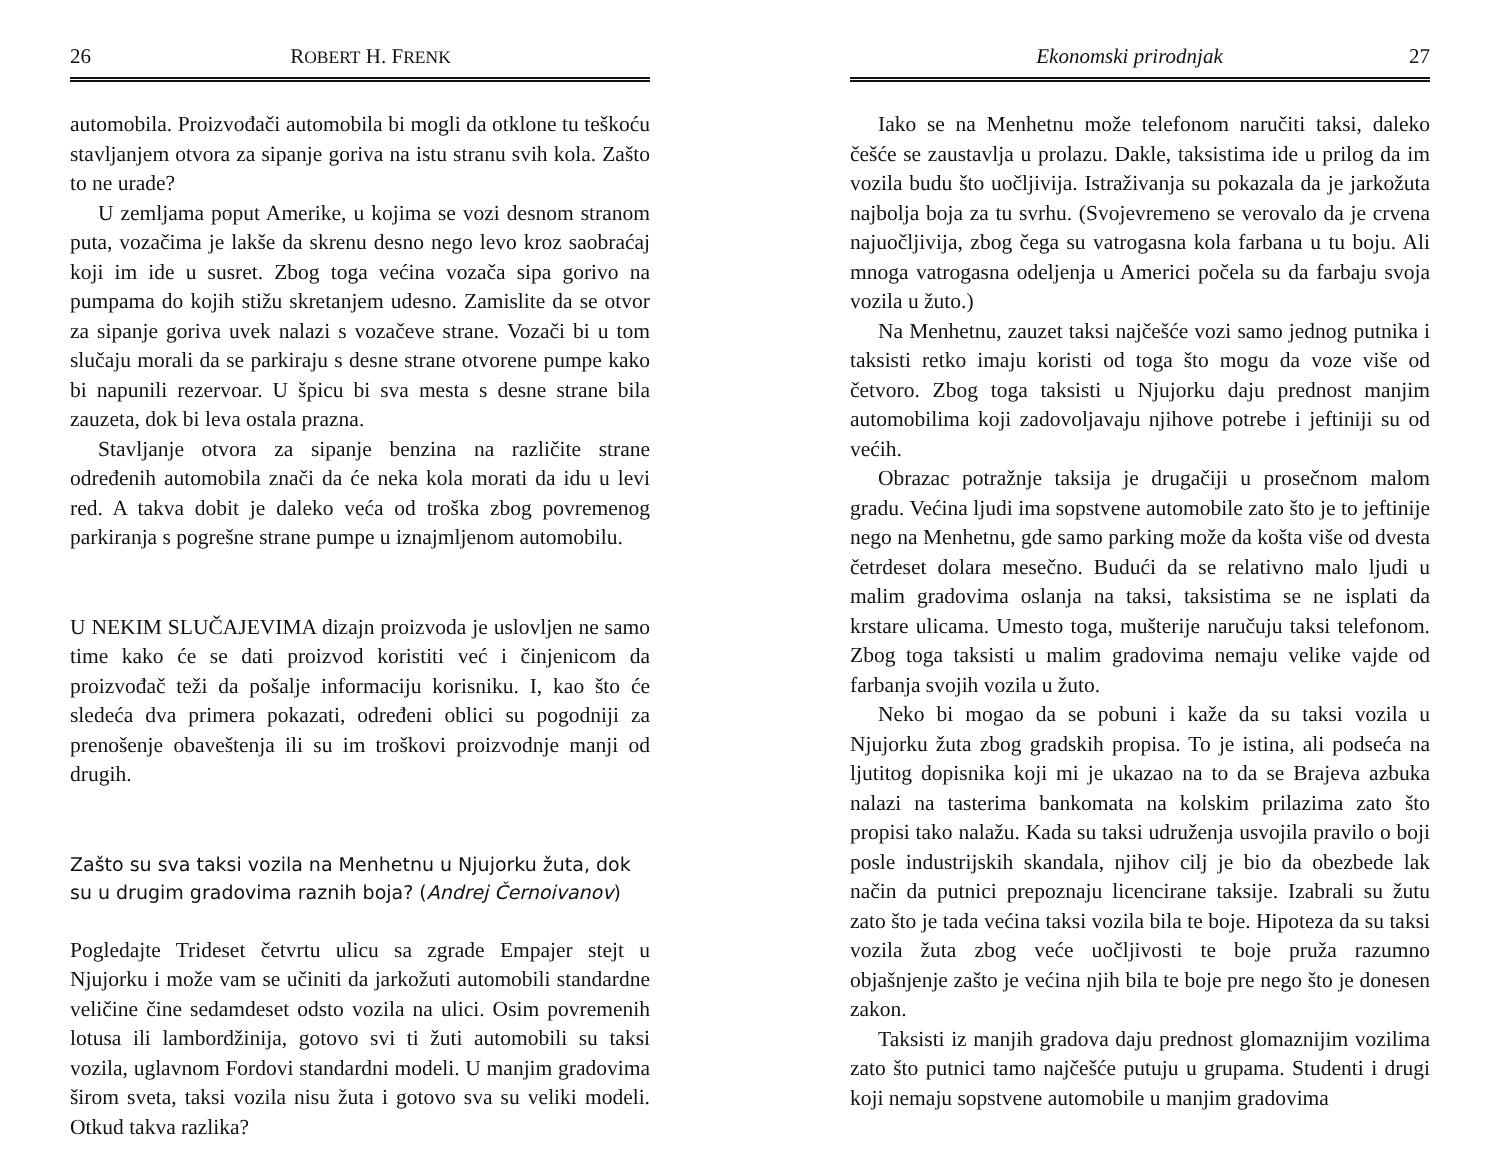26 ROBERT H. FRENK
automobila. Proizvođači automobila bi mogli da otklone tu teškoću stavljanjem otvora za sipanje goriva na istu stranu svih kola. Zašto to ne urade?
U zemljama poput Amerike, u kojima se vozi desnom stranom puta, vozačima je lakše da skrenu desno nego levo kroz saobraćaj koji im ide u susret. Zbog toga većina vozača sipa gorivo na pumpama do kojih stižu skretanjem udesno. Zamislite da se otvor za sipanje goriva uvek nalazi s vozačeve strane. Vozači bi u tom slučaju morali da se parkiraju s desne strane otvorene pumpe kako bi napunili rezervoar. U špicu bi sva mesta s desne strane bila zauzeta, dok bi leva ostala prazna.
Stavljanje otvora za sipanje benzina na različite strane određenih automobila znači da će neka kola morati da idu u levi red. A takva dobit je daleko veća od troška zbog povremenog parkiranja s pogrešne strane pumpe u iznajmljenom automobilu.
U NEKIM SLUČAJEVIMA dizajn proizvoda je uslovljen ne samo time kako će se dati proizvod koristiti već i činjenicom da proizvođač teži da pošalje informaciju korisniku. I, kao što će sledeća dva primera pokazati, određeni oblici su pogodniji za prenošenje obaveštenja ili su im troškovi proizvodnje manji od drugih.
Zašto su sva taksi vozila na Menhetnu u Njujorku žuta, dok su u drugim gradovima raznih boja? (Andrej Černoivanov)
Pogledajte Trideset četvrtu ulicu sa zgrade Empajer stejt u Njujorku i može vam se učiniti da jarkožuti automobili standardne veličine čine sedamdeset odsto vozila na ulici. Osim povremenih lotusa ili lambordžinija, gotovo svi ti žuti automobili su taksi vozila, uglavnom Fordovi standardni modeli. U manjim gradovima širom sveta, taksi vozila nisu žuta i gotovo sva su veliki modeli. Otkud takva razlika?
Ekonomski prirodnjak 27
Iako se na Menhetnu može telefonom naručiti taksi, daleko češće se zaustavlja u prolazu. Dakle, taksistima ide u prilog da im vozila budu što uočljivija. Istraživanja su pokazala da je jarkožuta najbolja boja za tu svrhu. (Svojevremeno se verovalo da je crvena najuočljivija, zbog čega su vatrogasna kola farbana u tu boju. Ali mnoga vatrogasna odeljenja u Americi počela su da farbaju svoja vozila u žuto.)
Na Menhetnu, zauzet taksi najčešće vozi samo jednog putnika i taksisti retko imaju koristi od toga što mogu da voze više od četvoro. Zbog toga taksisti u Njujorku daju prednost manjim automobilima koji zadovoljavaju njihove potrebe i jeftiniji su od većih.
Obrazac potražnje taksija je drugačiji u prosečnom malom gradu. Većina ljudi ima sopstvene automobile zato što je to jeftinije nego na Menhetnu, gde samo parking može da košta više od dvesta četrdeset dolara mesečno. Budući da se relativno malo ljudi u malim gradovima oslanja na taksi, taksistima se ne isplati da krstare ulicama. Umesto toga, mušterije naručuju taksi telefonom. Zbog toga taksisti u malim gradovima nemaju velike vajde od farbanja svojih vozila u žuto.
Neko bi mogao da se pobuni i kaže da su taksi vozila u Njujorku žuta zbog gradskih propisa. To je istina, ali podseća na ljutitog dopisnika koji mi je ukazao na to da se Brajeva azbuka nalazi na tasterima bankomata na kolskim prilazima zato što propisi tako nalažu. Kada su taksi udruženja usvojila pravilo o boji posle industrijskih skandala, njihov cilj je bio da obezbede lak način da putnici prepoznaju licencirane taksije. Izabrali su žutu zato što je tada većina taksi vozila bila te boje. Hipoteza da su taksi vozila žuta zbog veće uočljivosti te boje pruža razumno objašnjenje zašto je većina njih bila te boje pre nego što je donesen zakon.
Taksisti iz manjih gradova daju prednost glomaznijim vozilima zato što putnici tamo najčešće putuju u grupama. Studenti i drugi koji nemaju sopstvene automobile u manjim gradovima